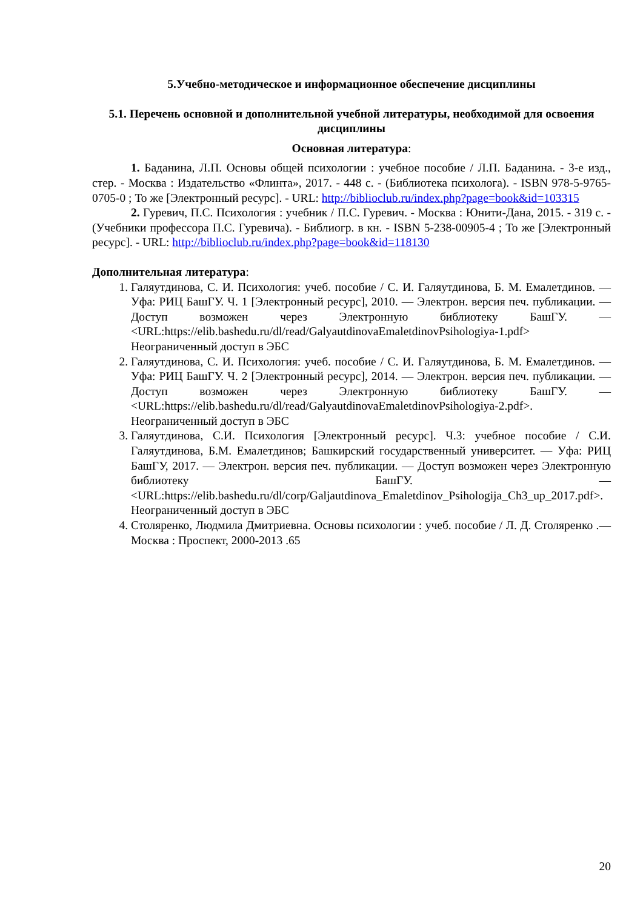5.Учебно-методическое и информационное обеспечение дисциплины
5.1. Перечень основной и дополнительной учебной литературы, необходимой для освоения дисциплины
Основная литература:
1. Баданина, Л.П. Основы общей психологии : учебное пособие / Л.П. Баданина. - 3-е изд., стер. - Москва : Издательство «Флинта», 2017. - 448 с. - (Библиотека психолога). - ISBN 978-5-9765-0705-0 ; То же [Электронный ресурс]. - URL: http://biblioclub.ru/index.php?page=book&id=103315
2. Гуревич, П.С. Психология : учебник / П.С. Гуревич. - Москва : Юнити-Дана, 2015. - 319 с. - (Учебники профессора П.С. Гуревича). - Библиогр. в кн. - ISBN 5-238-00905-4 ; То же [Электронный ресурс]. - URL: http://biblioclub.ru/index.php?page=book&id=118130
Дополнительная литература:
1. Галяутдинова, С. И. Психология: учеб. пособие / С. И. Галяутдинова, Б. М. Емалетдинов. — Уфа: РИЦ БашГУ. Ч. 1 [Электронный ресурс], 2010. — Электрон. версия печ. публикации. — Доступ возможен через Электронную библиотеку БашГУ. — <URL:https://elib.bashedu.ru/dl/read/GalyautdinovaEmaletdinovPsihologiya-1.pdf> Неограниченный доступ в ЭБС
2. Галяутдинова, С. И. Психология: учеб. пособие / С. И. Галяутдинова, Б. М. Емалетдинов. — Уфа: РИЦ БашГУ. Ч. 2 [Электронный ресурс], 2014. — Электрон. версия печ. публикации. — Доступ возможен через Электронную библиотеку БашГУ. — <URL:https://elib.bashedu.ru/dl/read/GalyautdinovaEmaletdinovPsihologiya-2.pdf>. Неограниченный доступ в ЭБС
3. Галяутдинова, С.И. Психология [Электронный ресурс]. Ч.3: учебное пособие / С.И. Галяутдинова, Б.М. Емалетдинов; Башкирский государственный университет. — Уфа: РИЦ БашГУ, 2017. — Электрон. версия печ. публикации. — Доступ возможен через Электронную библиотеку БашГУ. — <URL:https://elib.bashedu.ru/dl/corp/Galjautdinova_Emaletdinov_Psihologija_Ch3_up_2017.pdf>. Неограниченный доступ в ЭБС
4. Столяренко, Людмила Дмитриевна. Основы психологии : учеб. пособие / Л. Д. Столяренко .— Москва : Проспект, 2000-2013 .65
20